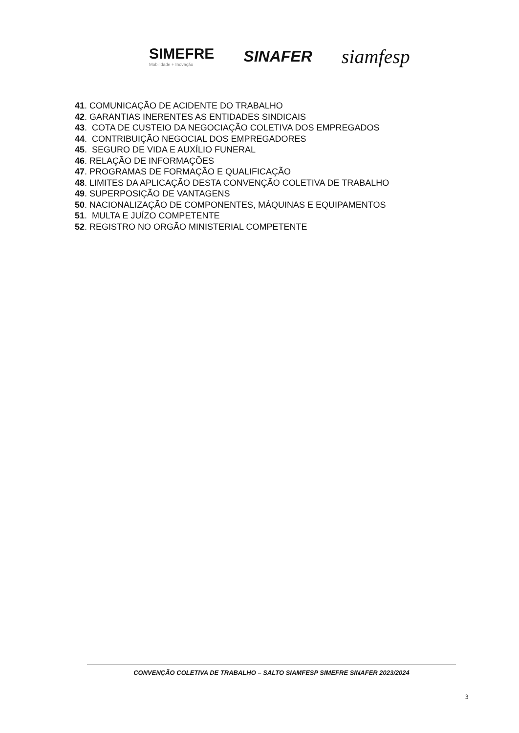SIMEFRE
Mobilidade + Inovação
SINAFER
siamfesp
41. COMUNICAÇÃO DE ACIDENTE DO TRABALHO
42. GARANTIAS INERENTES AS ENTIDADES SINDICAIS
43. COTA DE CUSTEIO DA NEGOCIAÇÃO COLETIVA DOS EMPREGADOS
44. CONTRIBUIÇÃO NEGOCIAL DOS EMPREGADORES
45. SEGURO DE VIDA E AUXÍLIO FUNERAL
46. RELAÇÃO DE INFORMAÇÕES
47. PROGRAMAS DE FORMAÇÃO E QUALIFICAÇÃO
48. LIMITES DA APLICAÇÃO DESTA CONVENÇÃO COLETIVA DE TRABALHO
49. SUPERPOSIÇÃO DE VANTAGENS
50. NACIONALIZAÇÃO DE COMPONENTES, MÁQUINAS E EQUIPAMENTOS
51. MULTA E JUÍZO COMPETENTE
52. REGISTRO NO ORGÃO MINISTERIAL COMPETENTE
CONVENÇÃO COLETIVA DE TRABALHO – SALTO SIAMFESP SIMEFRE SINAFER 2023/2024
3